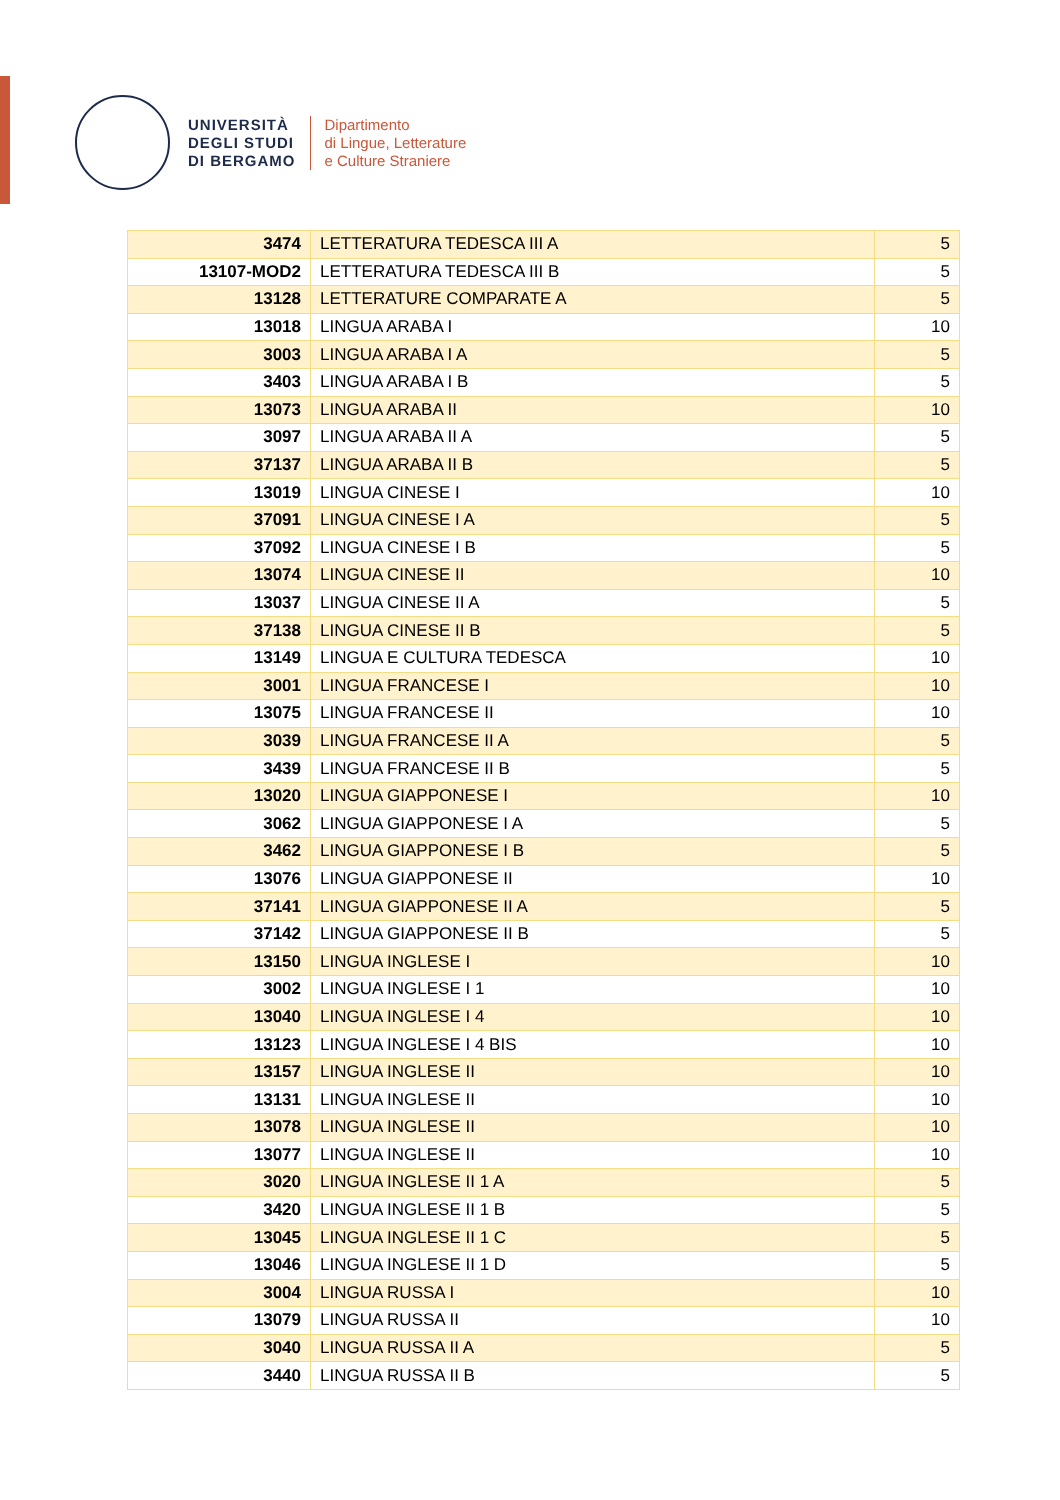UNIVERSITÀ
DEGLI STUDI
DI BERGAMO
Dipartimento
di Lingue, Letterature
e Culture Straniere
| 3474 | LETTERATURA TEDESCA III A | 5 |
| 13107-MOD2 | LETTERATURA TEDESCA III B | 5 |
| 13128 | LETTERATURE COMPARATE A | 5 |
| 13018 | LINGUA ARABA I | 10 |
| 3003 | LINGUA ARABA I A | 5 |
| 3403 | LINGUA ARABA I B | 5 |
| 13073 | LINGUA ARABA II | 10 |
| 3097 | LINGUA ARABA II A | 5 |
| 37137 | LINGUA ARABA II B | 5 |
| 13019 | LINGUA CINESE I | 10 |
| 37091 | LINGUA CINESE I A | 5 |
| 37092 | LINGUA CINESE I B | 5 |
| 13074 | LINGUA CINESE II | 10 |
| 13037 | LINGUA CINESE II A | 5 |
| 37138 | LINGUA CINESE II B | 5 |
| 13149 | LINGUA E CULTURA TEDESCA | 10 |
| 3001 | LINGUA FRANCESE I | 10 |
| 13075 | LINGUA FRANCESE II | 10 |
| 3039 | LINGUA FRANCESE II A | 5 |
| 3439 | LINGUA FRANCESE II B | 5 |
| 13020 | LINGUA GIAPPONESE I | 10 |
| 3062 | LINGUA GIAPPONESE I A | 5 |
| 3462 | LINGUA GIAPPONESE I B | 5 |
| 13076 | LINGUA GIAPPONESE II | 10 |
| 37141 | LINGUA GIAPPONESE II A | 5 |
| 37142 | LINGUA GIAPPONESE II B | 5 |
| 13150 | LINGUA INGLESE I | 10 |
| 3002 | LINGUA INGLESE I 1 | 10 |
| 13040 | LINGUA INGLESE I 4 | 10 |
| 13123 | LINGUA INGLESE I 4 BIS | 10 |
| 13157 | LINGUA INGLESE II | 10 |
| 13131 | LINGUA INGLESE II | 10 |
| 13078 | LINGUA INGLESE II | 10 |
| 13077 | LINGUA INGLESE II | 10 |
| 3020 | LINGUA INGLESE II 1 A | 5 |
| 3420 | LINGUA INGLESE II 1 B | 5 |
| 13045 | LINGUA INGLESE II 1 C | 5 |
| 13046 | LINGUA INGLESE II 1 D | 5 |
| 3004 | LINGUA RUSSA I | 10 |
| 13079 | LINGUA RUSSA II | 10 |
| 3040 | LINGUA RUSSA II A | 5 |
| 3440 | LINGUA RUSSA II B | 5 |